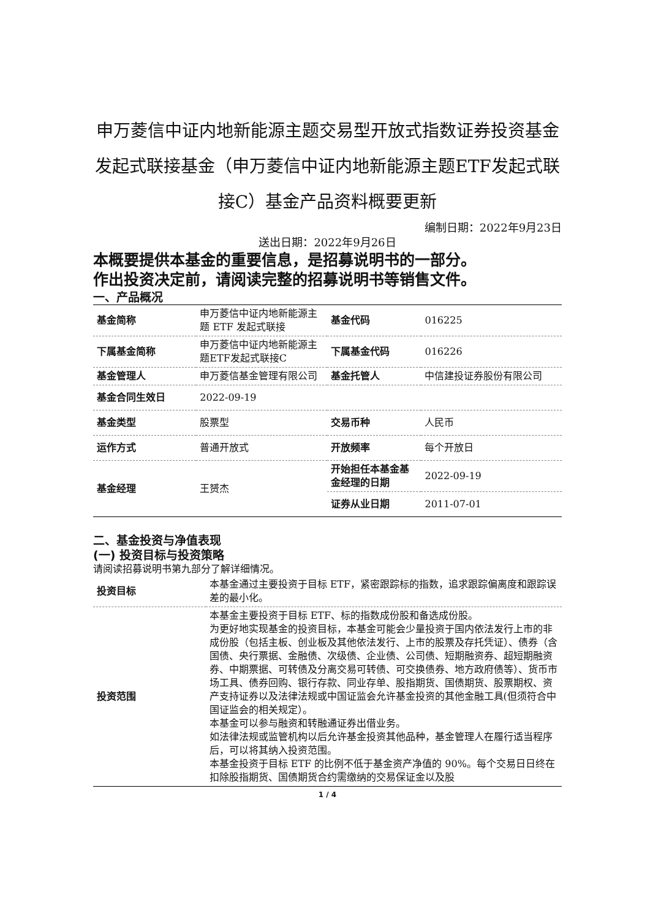申万菱信中证内地新能源主题交易型开放式指数证券投资基金发起式联接基金（申万菱信中证内地新能源主题ETF发起式联接C）基金产品资料概要更新
编制日期：2022年9月23日
送出日期：2022年9月26日
本概要提供本基金的重要信息，是招募说明书的一部分。
作出投资决定前，请阅读完整的招募说明书等销售文件。
一、产品概况
| 基金简称 | 申万菱信中证内地新能源主题 ETF 发起式联接 | 基金代码 | 016225 |
| 下属基金简称 | 申万菱信中证内地新能源主题ETF发起式联接C | 下属基金代码 | 016226 |
| 基金管理人 | 申万菱信基金管理有限公司 | 基金托管人 | 中信建投证券股份有限公司 |
| 基金合同生效日 | 2022-09-19 | | |
| 基金类型 | 股票型 | 交易币种 | 人民币 |
| 运作方式 | 普通开放式 | 开放频率 | 每个开放日 |
| 基金经理 | 王赟杰 | 开始担任本基金基金经理的日期 | 2022-09-19 |
| | | 证券从业日期 | 2011-07-01 |
二、基金投资与净值表现
(一) 投资目标与投资策略
请阅读招募说明书第九部分了解详细情况。
| 投资目标 | 本基金通过主要投资于目标 ETF，紧密跟踪标的指数，追求跟踪偏离度和跟踪误差的最小化。 |
| 投资范围 | 本基金主要投资于目标 ETF、标的指数成份股和备选成份股。 为更好地实现基金的投资目标，本基金可能会少量投资于国内依法发行上市的非成份股（包括主板、创业板及其他依法发行、上市的股票及存托凭证）、债券（含国债、央行票据、金融债、次级债、企业债、公司债、短期融资券、超短期融资券、中期票据、可转债及分离交易可转债、可交换债券、地方政府债等）、货币市场工具、债券回购、银行存款、同业存单、股指期货、国债期货、股票期权、资产支持证券以及法律法规或中国证监会允许基金投资的其他金融工具(但须符合中国证监会的相关规定）。 本基金可以参与融资和转融通证券出借业务。 如法律法规或监管机构以后允许基金投资其他品种，基金管理人在履行适当程序后，可以将其纳入投资范围。 本基金投资于目标 ETF 的比例不低于基金资产净值的 90%。每个交易日日终在扣除股指期货、国债期货合约需缴纳的交易保证金以及股 |
1 / 4